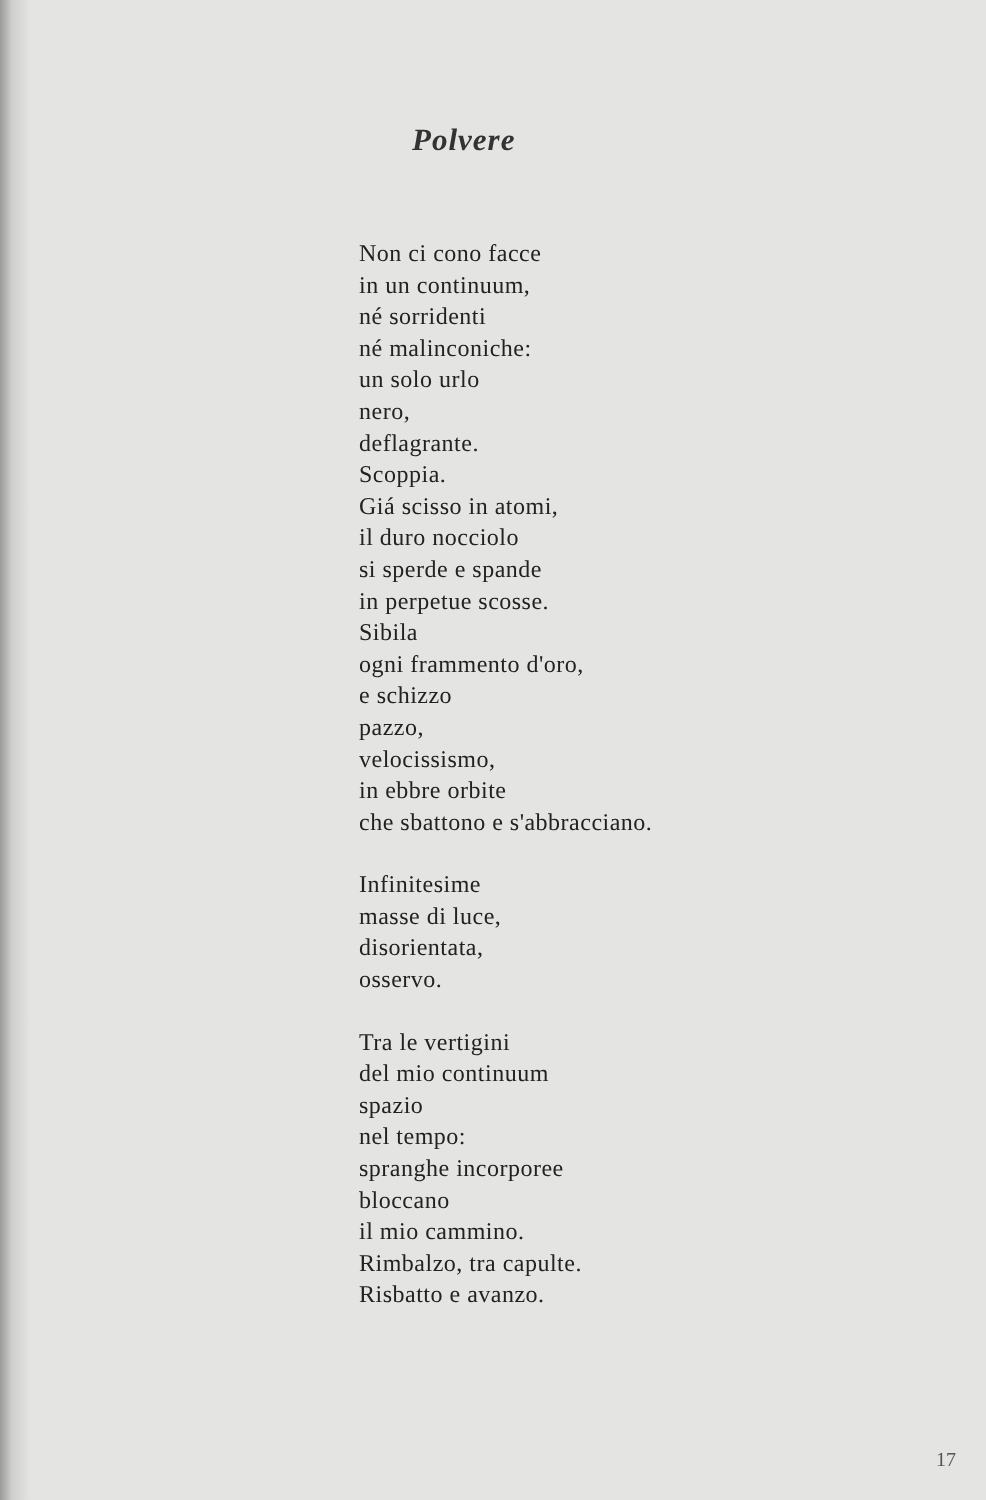Polvere
Non ci cono facce
in un continuum,
né sorridenti
né malinconiche:
un solo urlo
nero,
deflagrante.
Scoppia.
Giá scisso in atomi,
il duro nocciolo
si sperde e spande
in perpetue scosse.
Sibila
ogni frammento d'oro,
e schizzo
pazzo,
velocissismo,
in ebbre orbite
che sbattono e s'abbracciano.
Infinitesime
masse di luce,
disorientata,
osservo.
Tra le vertigini
del mio continuum
spazio
nel tempo:
spranghe incorporee
bloccano
il mio cammino.
Rimbalzo, tra capulte.
Risbatto e avanzo.
17